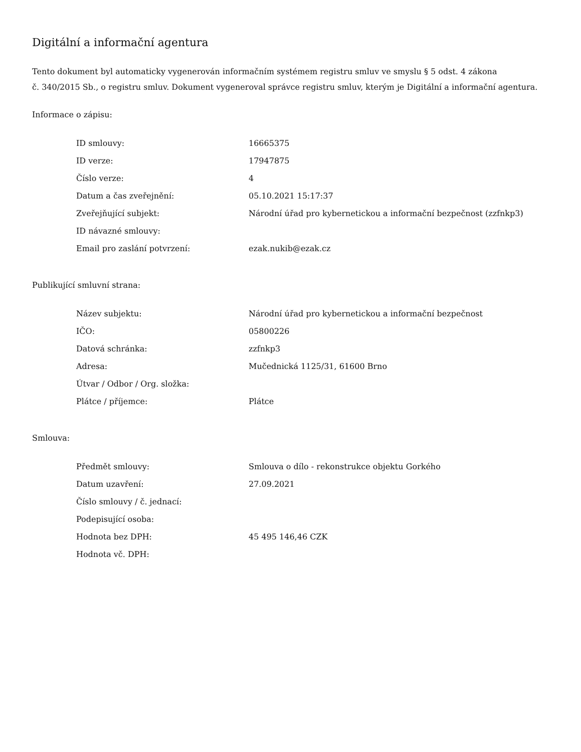Digitální a informační agentura
Tento dokument byl automaticky vygenerován informačním systémem registru smluv ve smyslu § 5 odst. 4 zákona
č. 340/2015 Sb., o registru smluv. Dokument vygeneroval správce registru smluv, kterým je Digitální a informační agentura.
Informace o zápisu:
| ID smlouvy: | 16665375 |
| ID verze: | 17947875 |
| Číslo verze: | 4 |
| Datum a čas zveřejnění: | 05.10.2021 15:17:37 |
| Zveřejňující subjekt: | Národní úřad pro kybernetickou a informační bezpečnost (zzfnkp3) |
| ID návazné smlouvy: | |
| Email pro zaslání potvrzení: | ezak.nukib@ezak.cz |
Publikující smluvní strana:
| Název subjektu: | Národní úřad pro kybernetickou a informační bezpečnost |
| IČO: | 05800226 |
| Datová schránka: | zzfnkp3 |
| Adresa: | Mučednická 1125/31, 61600 Brno |
| Útvar / Odbor / Org. složka: | |
| Plátce / příjemce: | Plátce |
Smlouva:
| Předmět smlouvy: | Smlouva o dílo - rekonstrukce objektu Gorkého |
| Datum uzavření: | 27.09.2021 |
| Číslo smlouvy / č. jednací: | |
| Podepisující osoba: | |
| Hodnota bez DPH: | 45 495 146,46 CZK |
| Hodnota vč. DPH: | |